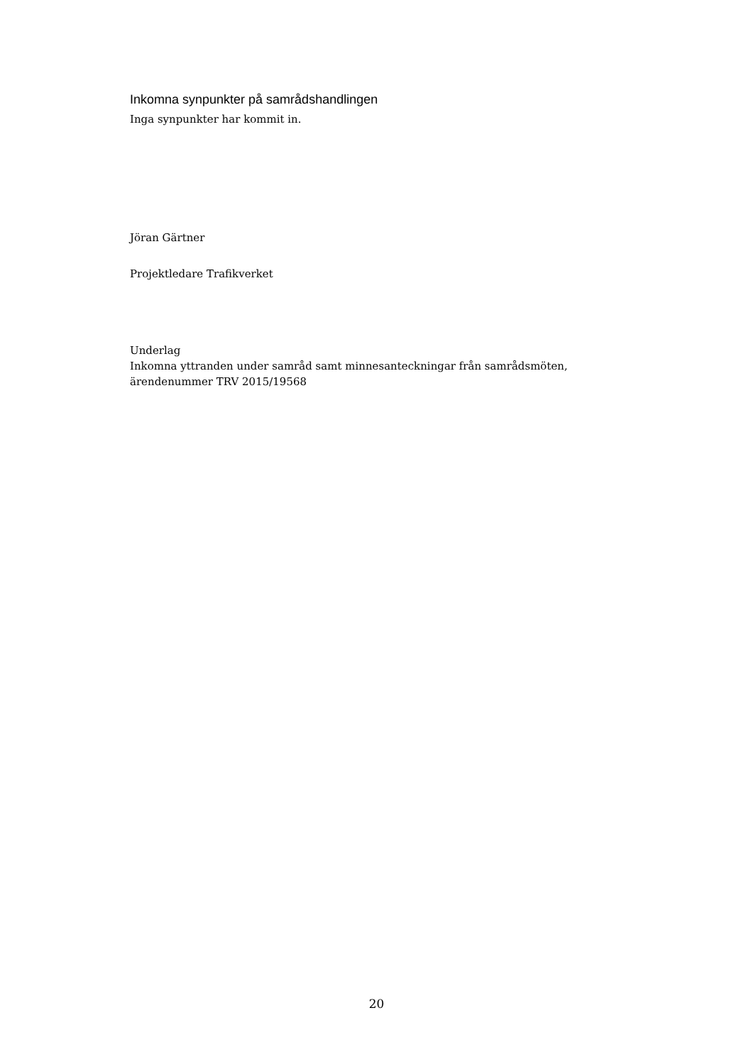Inkomna synpunkter på samrådshandlingen
Inga synpunkter har kommit in.
Jöran Gärtner
Projektledare Trafikverket
Underlag
Inkomna yttranden under samråd samt minnesanteckningar från samrådsmöten, ärendenummer TRV 2015/19568
20